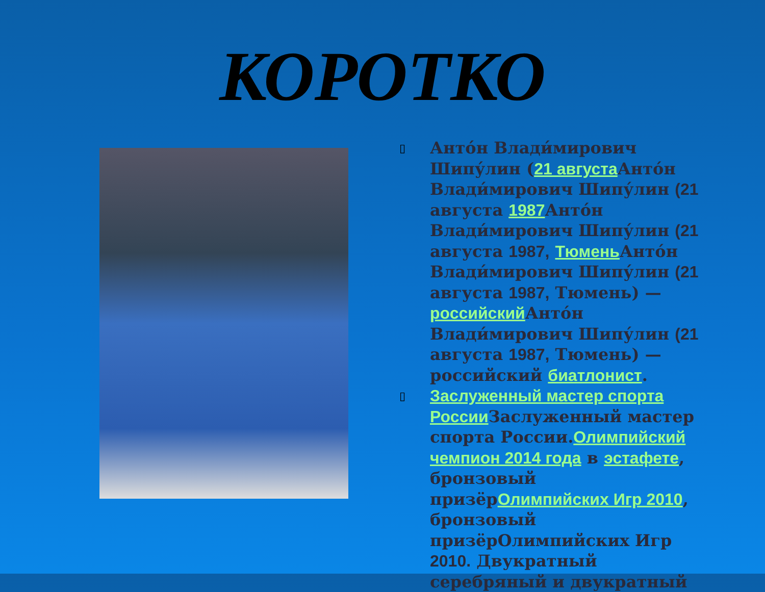КОРОТКО
▯ Анто́н Влади́мирович Шипу́лин (21 августа Анто́н Влади́мирович Шипу́лин (21 августа 1987 Анто́н Влади́мирович Шипу́лин (21 августа 1987, Тюмень Анто́н Влади́мирович Шипу́лин (21 августа 1987, Тюмень) — российский Анто́н Влади́мирович Шипу́лин (21 августа 1987, Тюмень) — российский биатлонист.
▯ Заслуженный мастер спорта России Заслуженный мастер спорта России.Олимпийский чемпион 2014 года в эстафете, бронзовый призёрОлимпийских Игр 2010, бронзовый призёрОлимпийских Игр 2010. Двукратный серебряный и двукратный